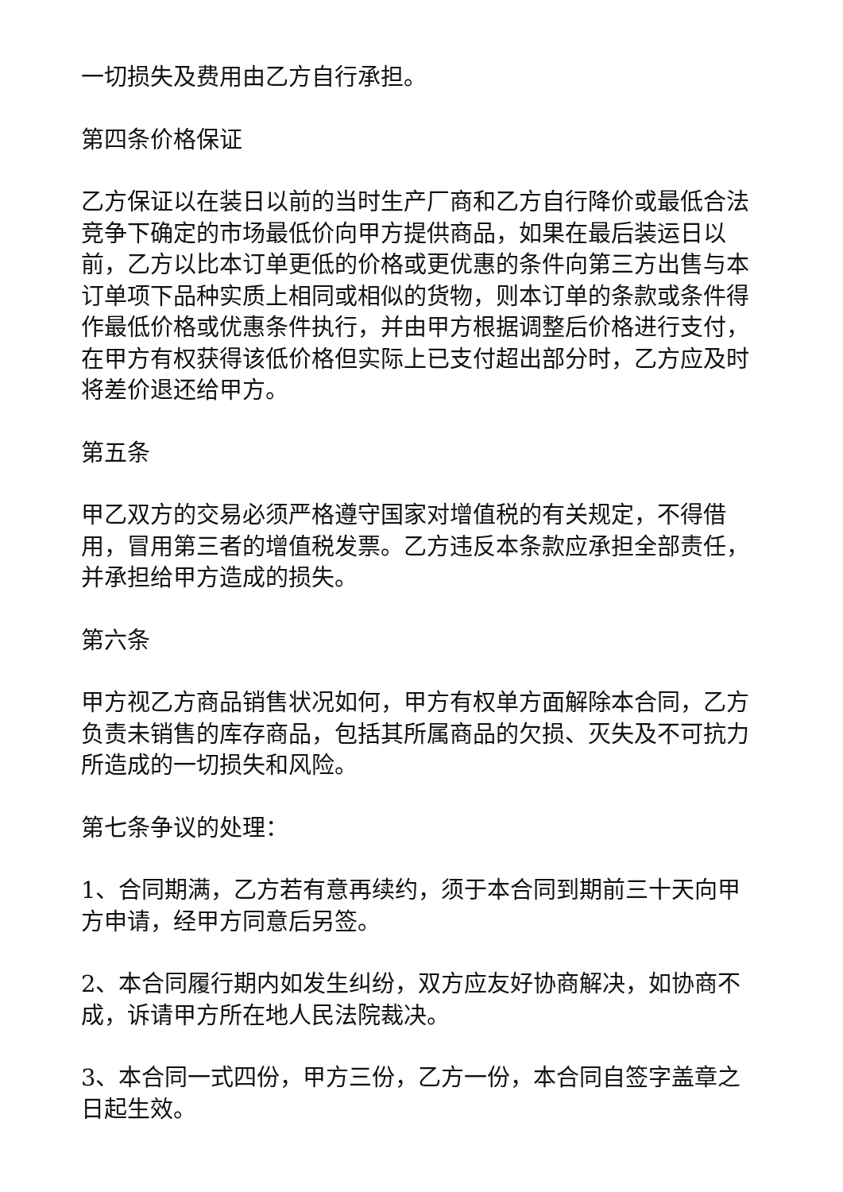一切损失及费用由乙方自行承担。
第四条价格保证
乙方保证以在装日以前的当时生产厂商和乙方自行降价或最低合法竞争下确定的市场最低价向甲方提供商品，如果在最后装运日以前，乙方以比本订单更低的价格或更优惠的条件向第三方出售与本订单项下品种实质上相同或相似的货物，则本订单的条款或条件得作最低价格或优惠条件执行，并由甲方根据调整后价格进行支付，在甲方有权获得该低价格但实际上已支付超出部分时，乙方应及时将差价退还给甲方。
第五条
甲乙双方的交易必须严格遵守国家对增值税的有关规定，不得借用，冒用第三者的增值税发票。乙方违反本条款应承担全部责任，并承担给甲方造成的损失。
第六条
甲方视乙方商品销售状况如何，甲方有权单方面解除本合同，乙方负责未销售的库存商品，包括其所属商品的欠损、灭失及不可抗力所造成的一切损失和风险。
第七条争议的处理：
1、合同期满，乙方若有意再续约，须于本合同到期前三十天向甲方申请，经甲方同意后另签。
2、本合同履行期内如发生纠纷，双方应友好协商解决，如协商不成，诉请甲方所在地人民法院裁决。
3、本合同一式四份，甲方三份，乙方一份，本合同自签字盖章之日起生效。